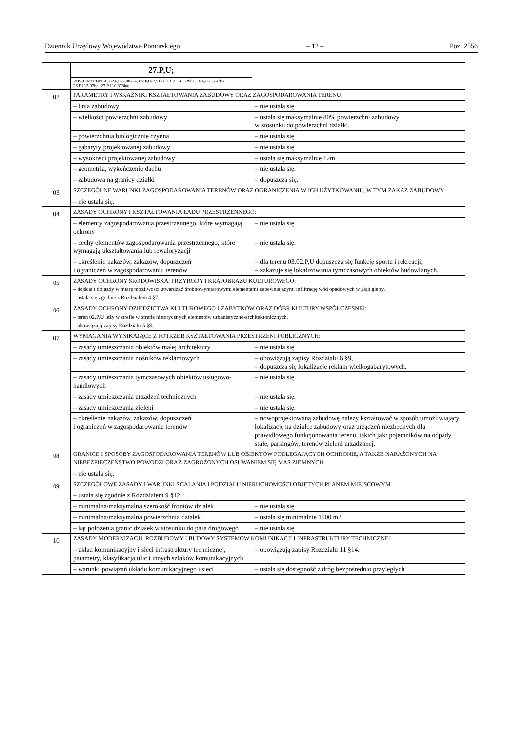Dziennik Urzędowy Województwa Pomorskiego – 12 – Poz. 2556
| | 27.P,U; | |
| | POWIERZCHNIA: 02.P,U-2,082ha; 09.P,U-2,51ha; 13.P,U-0,529ha; 18.P,U-1,297ha; 26.P,U-5,07ha; 27.P,U-0,378ha; | |
| 02 | PARAMETRY I WSKAŹNIKI KSZTAŁTOWANIA ZABUDOWY ORAZ ZAGOSPODAROWANIA TERENU: | |
| | – linia zabudowy | – nie ustala się. |
| | – wielkości powierzchni zabudowy | – ustala się maksymalnie 80% powierzchni zabudowy w stosunku do powierzchni działki. |
| | – powierzchnia biologicznie czynna | – nie ustala się. |
| | – gabaryty projektowanej zabudowy | – nie ustala się. |
| | – wysokości projektowanej zabudowy | – ustala się maksymalnie 12m. |
| | – geometria, wykończenie dachu | – nie ustala się. |
| | – zabudowa na granicy działki | – dopuszcza się. |
| 03 | SZCZEGÓLNE WARUNKI ZAGOSPODAROWANIA TERENÓW ORAZ OGRANICZENIA W ICH UŻYTKOWANIU, W TYM ZAKAZ ZABUDOWY | |
| | – nie ustala się. | |
| 04 | ZASADY OCHRONY I KSZTAŁTOWANIA ŁADU PRZESTRZENNEGO: | |
| | – elementy zagospodarowania przestrzennego, które wymagają ochrony | – nie ustala się. |
| | – cechy elementów zagospodarowania przestrzennego, które wymagają ukształtowania lub rewaloryzacji | – nie ustala się. |
| | – określenie nakazów, zakazów, dopuszczeń i ograniczeń w zagospodarowaniu terenów | – dla terenu 03.02.P,U dopuszcza się funkcję sportu i rekreacji, – zakazuje się lokalizowania tymczasowych obiektów budowlanych. |
| 05 | ZASADY OCHRONY ŚRODOWISKA, PRZYRODY I KRAJOBRAZU KULTUROWEGO: – dojścia i dojazdy w miarę możliwości utwardzać drobnowymiarowymi elementami zapewniającymi infiltrację wód opadowych w głąb gleby, – ustala się zgodnie z Rozdziałem 4 §7. | |
| 06 | ZASADY OCHRONY DZIEDZICTWA KULTUROWEGO I ZABYTKÓW ORAZ DÓBR KULTURY WSPÓŁCZESNEJ: – teren 02.P,U leży w strefie w strefie historycznych elementów urbanistyczno-architektonicznych, – obowiązują zapisy Rozdziału 5 §8. | |
| 07 | WYMAGANIA WYNIKAJĄCE Z POTRZEB KSZTAŁTOWANIA PRZESTRZENI PUBLICZNYCH: | |
| | – zasady umieszczania obiektów małej architektury | – nie ustala się. |
| | – zasady umieszczania nośników reklamowych | – obowiązują zapisy Rozdziału 6 §9, – dopuszcza się lokalizacje reklam wielkogabarytowych. |
| | – zasady umieszczania tymczasowych obiektów usługowo-handlowych | – nie ustala się. |
| | – zasady umieszczania urządzeń technicznych | – nie ustala się. |
| | – zasady umieszczania zieleni | – nie ustala się. |
| | – określenie nakazów, zakazów, dopuszczeń i ograniczeń w zagospodarowaniu terenów | – nowoprojektowaną zabudowę należy kształtować w sposób umożliwiający lokalizację na działce zabudowy oraz urządzeń niezbędnych dla prawidłowego funkcjonowania terenu, takich jak: pojemników na odpady stałe, parkingów, terenów zieleni urządzonej. |
| 08 | GRANICE I SPOSOBY ZAGOSPODAROWANIA TERENÓW LUB OBIEKTÓW PODLEGAJĄCYCH OCHRONIE, A TAKŻE NARAŻONYCH NA NIEBEZPIECZEŃSTWO POWODZI ORAZ ZAGROŻONYCH OSUWANIEM SIĘ MAS ZIEMNYCH | |
| | – nie ustala się. | |
| 09 | SZCZEGÓŁOWE ZASADY I WARUNKI SCALANIA I PODZIAŁU NIERUCHOMOŚCI OBJĘTYCH PLANEM MIEJSCOWYM | |
| | – ustala się zgodnie z Rozdziałem 9 §12 | |
| | – minimalna/maksymalna szerokość frontów działek | – nie ustala się. |
| | – minimalna/maksymalna powierzchnia działek | – ustala się minimalnie 1500 m2 |
| | – kąt położenia granic działek w stosunku do pasa drogowego | – nie ustala się. |
| 10 | ZASADY MODERNIZACJI, ROZBUDOWY I BUDOWY SYSTEMÓW KOMUNIKACJI I INFRASTRUKTURY TECHNICZNEJ | |
| | – układ komunikacyjny i sieci infrastruktury technicznej, parametry, klasyfikacja ulic i innych szlaków komunikacyjnych | – obowiązują zapisy Rozdziału 11 §14. |
| | – warunki powiązań układu komunikacyjnego i sieci | – ustala się dostępność z dróg bezpośrednio przyległych |